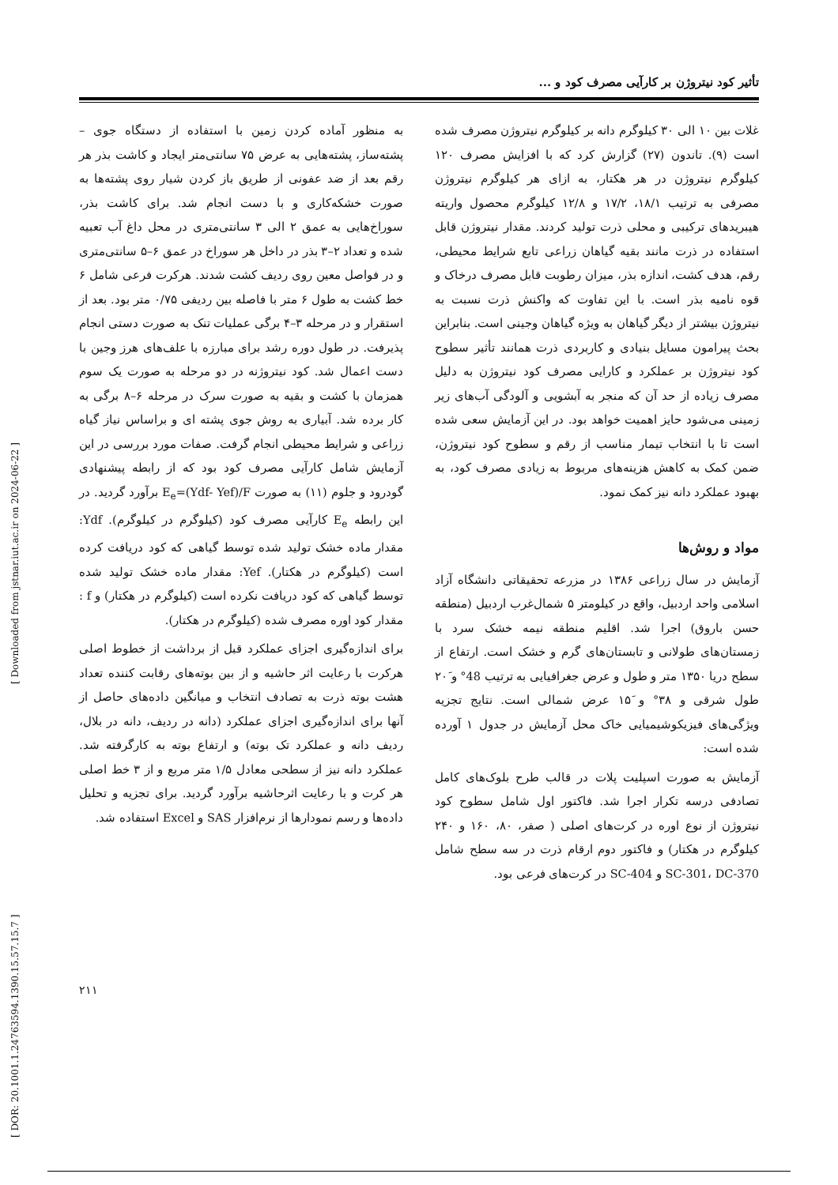تأثیر کود نیتروژن بر کارآیی مصرف کود و ...
غلات بین ۱۰ الی ۳۰ کیلوگرم دانه بر کیلوگرم نیتروژن مصرف شده است (۹). تاندون (۲۷) گزارش کرد که با افزایش مصرف ۱۲۰ کیلوگرم نیتروژن در هر هکتار، به ازای هر کیلوگرم نیتروژن مصرفی به ترتیب ۱۸/۱، ۱۷/۲ و ۱۲/۸ کیلوگرم محصول واریته هیبریدهای ترکیبی و محلی ذرت تولید کردند. مقدار نیتروژن قابل استفاده در ذرت مانند بقیه گیاهان زراعی تابع شرایط محیطی، رقم، هدف کشت، اندازه بذر، میزان رطوبت قابل مصرف درخاک و قوه نامیه بذر است. با این تفاوت که واکنش ذرت نسبت به نیتروژن بیشتر از دیگر گیاهان به ویژه گیاهان وجینی است. بنابراین بحث پیرامون مسایل بنیادی و کاربردی ذرت همانند تأثیر سطوح کود نیتروژن بر عملکرد و کارایی مصرف کود نیتروژن به دلیل مصرف زیاده از حد آن که منجر به آبشویی و آلودگی آب‌های زیر زمینی می‌شود حایز اهمیت خواهد بود. در این آزمایش سعی شده است تا با انتخاب تیمار مناسب از رقم و سطوح کود نیتروژن، ضمن کمک به کاهش هزینه‌های مربوط به زیادی مصرف کود، به بهبود عملکرد دانه نیز کمک نمود.
مواد و روش‌ها
آزمایش در سال زراعی ۱۳۸۶ در مزرعه تحقیقاتی دانشگاه آزاد اسلامی واحد اردبیل، واقع در کیلومتر ۵ شمال‌غرب اردبیل (منطقه حسن باروق) اجرا شد. اقلیم منطقه نیمه خشک سرد با زمستان‌های طولانی و تابستان‌های گرم و خشک است. ارتفاع از سطح دریا ۱۳۵۰ متر و طول و عرض جغرافیایی به ترتیب 48° و ۲۰َ طول شرقی و ۳۸° و ۱۵َ عرض شمالی است. نتایج تجزیه ویژگی‌های فیزیکوشیمیایی خاک محل آزمایش در جدول ۱ آورده شده است:
آزمایش به صورت اسپلیت پلات در قالب طرح بلوک‌های کامل تصادفی درسه تکرار اجرا شد. فاکتور اول شامل سطوح کود نیتروژن از نوع اوره در کرت‌های اصلی ( صفر، ۸۰، ۱۶۰ و ۲۴۰ کیلوگرم در هکتار) و فاکتور دوم ارقام ذرت در سه سطح شامل SC-301، DC-370 و SC-404 در کرت‌های فرعی بود.
به منظور آماده کردن زمین با استفاده از دستگاه جوی – پشته‌ساز، پشته‌هایی به عرض ۷۵ سانتی‌متر ایجاد و کاشت بذر هر رقم بعد از ضد عفونی از طریق باز کردن شیار روی پشته‌ها به صورت خشکه‌کاری و با دست انجام شد. برای کاشت بذر، سوراخ‌هایی به عمق ۲ الی ۳ سانتی‌متری در محل داغ آب تعبیه شده و تعداد ۲–۳ بذر در داخل هر سوراخ در عمق ۶–۵ سانتی‌متری و در فواصل معین روی ردیف کشت شدند. هرکرت فرعی شامل ۶ خط کشت به طول ۶ متر با فاصله بین ردیفی ۰/۷۵ متر بود. بعد از استقرار و در مرحله ۳–۴ برگی عملیات تنک به صورت دستی انجام پذیرفت. در طول دوره رشد برای مبارزه با علف‌های هرز وجین با دست اعمال شد. کود نیتروژنه در دو مرحله به صورت یک سوم همزمان با کشت و بقیه به صورت سرک در مرحله ۶–۸ برگی به کار برده شد. آبیاری به روش جوی پشته ای و براساس نیاز گیاه زراعی و شرایط محیطی انجام گرفت. صفات مورد بررسی در این آزمایش شامل کارآیی مصرف کود بود که از رابطه پیشنهادی گودرود و جلوم (۱۱) به صورت E<sub>e</sub>=(Ydf- Yef)/F برآورد گردید. در این رابطه E<sub>e</sub> کارآیی مصرف کود (کیلوگرم در کیلوگرم). Ydf: مقدار ماده خشک تولید شده توسط گیاهی که کود دریافت کرده است (کیلوگرم در هکتار). Yef: مقدار ماده خشک تولید شده توسط گیاهی که کود دریافت نکرده است (کیلوگرم در هکتار) و f : مقدار کود اوره مصرف شده (کیلوگرم در هکتار).
برای اندازه‌گیری اجزای عملکرد قبل از برداشت از خطوط اصلی هرکرت با رعایت اثر حاشیه و از بین بوته‌های رقابت کننده تعداد هشت بوته ذرت به تصادف انتخاب و میانگین داده‌های حاصل از آنها برای اندازه‌گیری اجزای عملکرد (دانه در ردیف، دانه در بلال، ردیف دانه و عملکرد تک بوته) و ارتفاع بوته به کارگرفته شد. عملکرد دانه نیز از سطحی معادل ۱/۵ متر مربع و از ۳ خط اصلی هر کرت و با رعایت اثرحاشیه برآورد گردید. برای تجزیه و تحلیل داده‌ها و رسم نمودارها از نرم‌افزار SAS و Excel استفاده شد.
[ DOR: 20.1001.1.24763594.1390.15.57.15.7 ] [ Downloaded from jstnar.iut.ac.ir on 2024-06-22 ]
۲۱۱